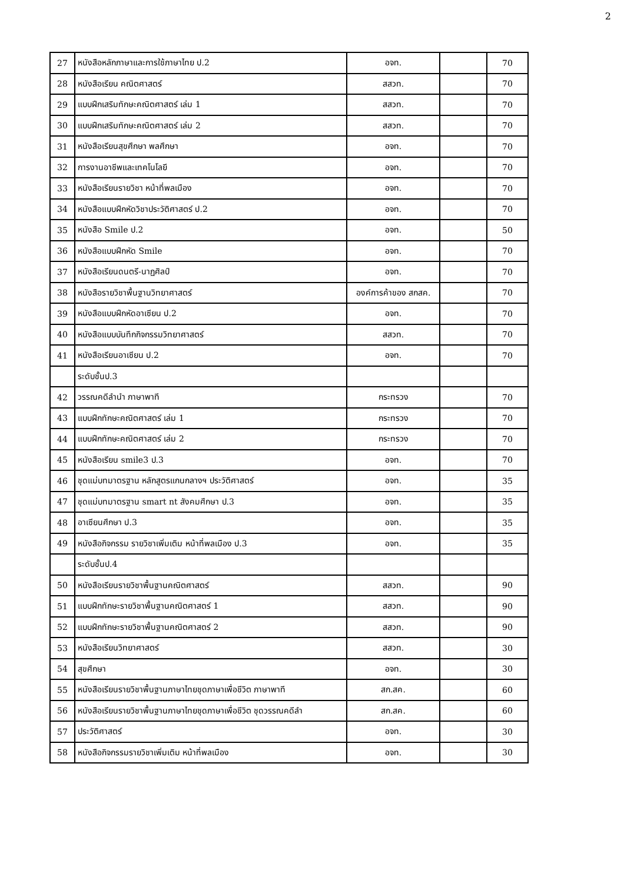2
| 27 | หนังสือหลักภาษาและการใช้ภาษาไทย ป.2 | อจท. | | 70 |
| 28 | หนังสือเรียน คณิตศาสตร์ | สสวท. | | 70 |
| 29 | แบบฝึกเสริมทักษะคณิตศาสตร์ เล่ม 1 | สสวท. | | 70 |
| 30 | แบบฝึกเสริมทักษะคณิตศาสตร์ เล่ม 2 | สสวท. | | 70 |
| 31 | หนังสือเรียนสุขศึกษา พลศึกษา | อจท. | | 70 |
| 32 | การงานอาชีพและเทคโนโลยี | อจท. | | 70 |
| 33 | หนังสือเรียนรายวิชา หน้าที่พลเมือง | อจท. | | 70 |
| 34 | หนังสือแบบฝึกหัดวิชาประวัติศาสตร์ ป.2 | อจท. | | 70 |
| 35 | หนังสือ Smile ป.2 | อจท. | | 50 |
| 36 | หนังสือแบบฝึกหัด Smile | อจท. | | 70 |
| 37 | หนังสือเรียนดนตรี-นาฏศิลป์ | อจท. | | 70 |
| 38 | หนังสือรายวิชาพื้นฐานวิทยาศาสตร์ | องค์การค้าของ สกสค. | | 70 |
| 39 | หนังสือแบบฝึกหัดอาเซียน ป.2 | อจท. | | 70 |
| 40 | หนังสือแบบบันทึกกิจกรรมวิทยาศาสตร์ | สสวท. | | 70 |
| 41 | หนังสือเรียนอาเซียน ป.2 | อจท. | | 70 |
| | ระดับชั้นป.3 | | | |
| 42 | วรรณคดีลำนำ ภาษาพาที | กระทรวง | | 70 |
| 43 | แบบฝึกทักษะคณิตศาสตร์ เล่ม 1 | กระทรวง | | 70 |
| 44 | แบบฝึกทักษะคณิตศาสตร์ เล่ม 2 | กระทรวง | | 70 |
| 45 | หนังสือเรียน smile3 ป.3 | อจท. | | 70 |
| 46 | ชุดแม่บทมาตรฐาน หลักสูตรแกนกลางฯ ประวัติศาสตร์ | อจท. | | 35 |
| 47 | ชุดแม่บทมาตรฐาน smart nt สังคมศึกษา ป.3 | อจท. | | 35 |
| 48 | อาเซียนศึกษา ป.3 | อจท. | | 35 |
| 49 | หนังสือกิจกรรม รายวิชาเพิ่มเติม หน้าที่พลเมือง ป.3 | อจท. | | 35 |
| | ระดับชั้นป.4 | | | |
| 50 | หนังสือเรียนรายวิชาพื้นฐานคณิตศาสตร์ | สสวท. | | 90 |
| 51 | แบบฝึกทักษะรายวิชาพื้นฐานคณิตศาสตร์ 1 | สสวท. | | 90 |
| 52 | แบบฝึกทักษะรายวิชาพื้นฐานคณิตศาสตร์ 2 | สสวท. | | 90 |
| 53 | หนังสือเรียนวิทยาศาสตร์ | สสวท. | | 30 |
| 54 | สุขศึกษา | อจท. | | 30 |
| 55 | หนังสือเรียนรายวิชาพื้นฐานภาษาไทยชุดภาษาเพื่อชีวิต ภาษาพาที | สก.สค. | | 60 |
| 56 | หนังสือเรียนรายวิชาพื้นฐานภาษาไทยชุดภาษาเพื่อชีวิต ชุดวรรณคดีลำ | สก.สค. | | 60 |
| 57 | ประวัติศาสตร์ | อจท. | | 30 |
| 58 | หนังสือกิจกรรมรายวิชาเพิ่มเติม หน้าที่พลเมือง | อจท. | | 30 |